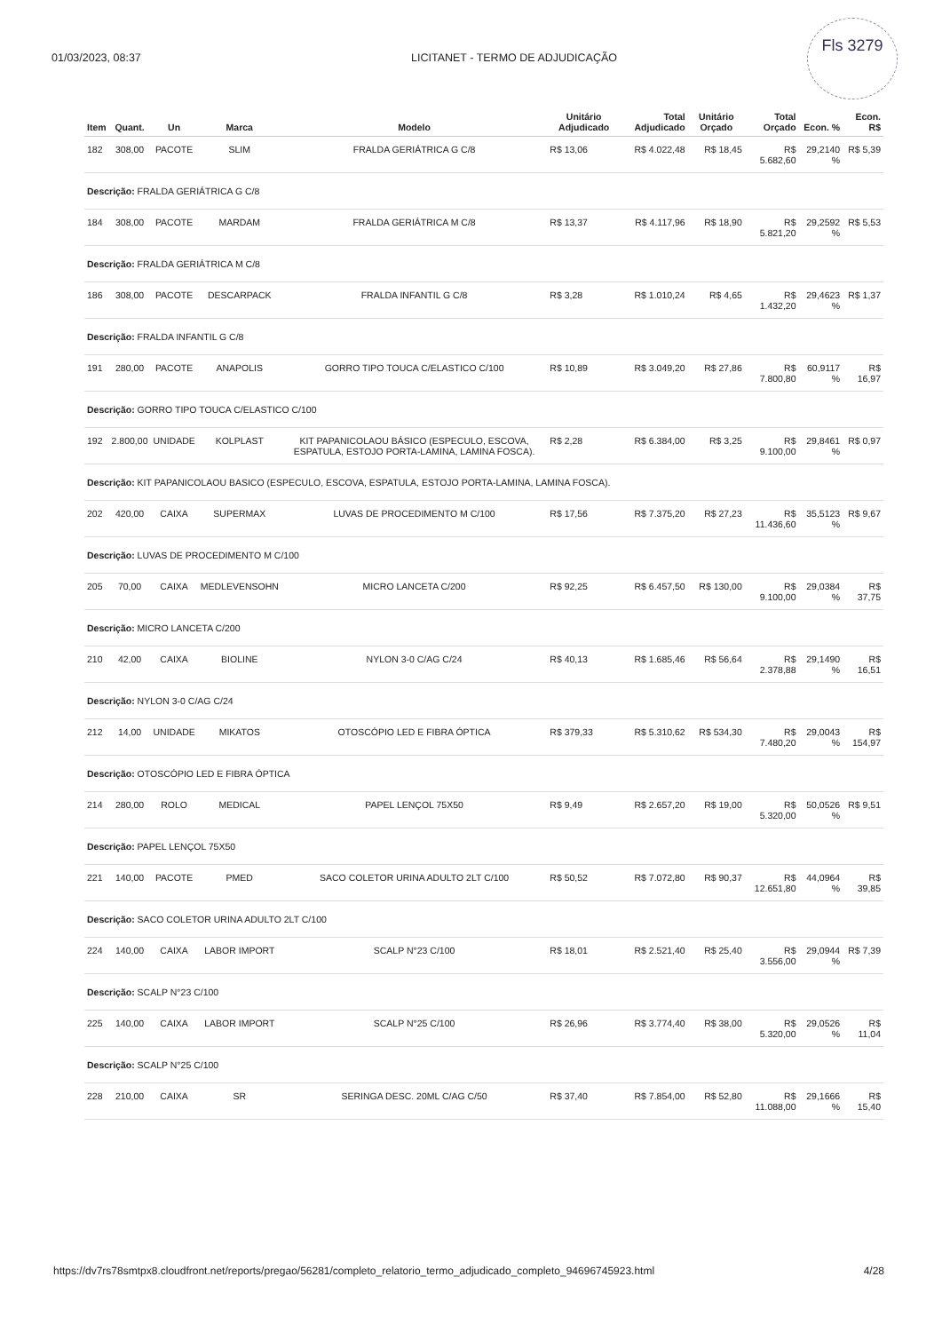01/03/2023, 08:37 LICITANET - TERMO DE ADJUDICAÇÃO
Fls 3279
| Item | Quant. | Un | Marca | Modelo | Unitário Adjudicado | Total Adjudicado | Unitário Orçado | Total Orçado | Econ. % | Econ. R$ |
| --- | --- | --- | --- | --- | --- | --- | --- | --- | --- | --- |
| 182 | 308,00 | PACOTE | SLIM | FRALDA GERIÁTRICA G C/8 | R$ 13,06 | R$ 4.022,48 | R$ 18,45 | R$ 5.682,60 | 29,2140 % | R$ 5,39 |
| Descrição: FRALDA GERIÁTRICA G C/8 | | | | | | | | | | |
| 184 | 308,00 | PACOTE | MARDAM | FRALDA GERIÁTRICA M C/8 | R$ 13,37 | R$ 4.117,96 | R$ 18,90 | R$ 5.821,20 | 29,2592 % | R$ 5,53 |
| Descrição: FRALDA GERIÁTRICA M C/8 | | | | | | | | | | |
| 186 | 308,00 | PACOTE | DESCARPACK | FRALDA INFANTIL G C/8 | R$ 3,28 | R$ 1.010,24 | R$ 4,65 | R$ 1.432,20 | 29,4623 % | R$ 1,37 |
| Descrição: FRALDA INFANTIL G C/8 | | | | | | | | | | |
| 191 | 280,00 | PACOTE | ANAPOLIS | GORRO TIPO TOUCA C/ELASTICO C/100 | R$ 10,89 | R$ 3.049,20 | R$ 27,86 | R$ 7.800,80 | 60,9117 % | R$ 16,97 |
| Descrição: GORRO TIPO TOUCA C/ELASTICO C/100 | | | | | | | | | | |
| 192 | 2.800,00 | UNIDADE | KOLPLAST | KIT PAPANICOLAOU BÁSICO (ESPECULO, ESCOVA, ESPATULA, ESTOJO PORTA-LAMINA, LAMINA FOSCA). | R$ 2,28 | R$ 6.384,00 | R$ 3,25 | R$ 9.100,00 | 29,8461 % | R$ 0,97 |
| Descrição: KIT PAPANICOLAOU BASICO (ESPECULO, ESCOVA, ESPATULA, ESTOJO PORTA-LAMINA, LAMINA FOSCA). | | | | | | | | | | |
| 202 | 420,00 | CAIXA | SUPERMAX | LUVAS DE PROCEDIMENTO M C/100 | R$ 17,56 | R$ 7.375,20 | R$ 27,23 | R$ 11.436,60 | 35,5123 % | R$ 9,67 |
| Descrição: LUVAS DE PROCEDIMENTO M C/100 | | | | | | | | | | |
| 205 | 70,00 | CAIXA | MEDLEVENSOHN | MICRO LANCETA C/200 | R$ 92,25 | R$ 6.457,50 | R$ 130,00 | R$ 9.100,00 | 29,0384 % | R$ 37,75 |
| Descrição: MICRO LANCETA C/200 | | | | | | | | | | |
| 210 | 42,00 | CAIXA | BIOLINE | NYLON 3-0 C/AG C/24 | R$ 40,13 | R$ 1.685,46 | R$ 56,64 | R$ 2.378,88 | 29,1490 % | R$ 16,51 |
| Descrição: NYLON 3-0 C/AG C/24 | | | | | | | | | | |
| 212 | 14,00 | UNIDADE | MIKATOS | OTOSCÓPIO LED E FIBRA ÓPTICA | R$ 379,33 | R$ 5.310,62 | R$ 534,30 | R$ 7.480,20 | 29,0043 % | R$ 154,97 |
| Descrição: OTOSCÓPIO LED E FIBRA ÓPTICA | | | | | | | | | | |
| 214 | 280,00 | ROLO | MEDICAL | PAPEL LENÇOL 75X50 | R$ 9,49 | R$ 2.657,20 | R$ 19,00 | R$ 5.320,00 | 50,0526 % | R$ 9,51 |
| Descrição: PAPEL LENÇOL 75X50 | | | | | | | | | | |
| 221 | 140,00 | PACOTE | PMED | SACO COLETOR URINA ADULTO 2LT C/100 | R$ 50,52 | R$ 7.072,80 | R$ 90,37 | R$ 12.651,80 | 44,0964 % | R$ 39,85 |
| Descrição: SACO COLETOR URINA ADULTO 2LT C/100 | | | | | | | | | | |
| 224 | 140,00 | CAIXA | LABOR IMPORT | SCALP N°23 C/100 | R$ 18,01 | R$ 2.521,40 | R$ 25,40 | R$ 3.556,00 | 29,0944 % | R$ 7,39 |
| Descrição: SCALP N°23 C/100 | | | | | | | | | | |
| 225 | 140,00 | CAIXA | LABOR IMPORT | SCALP N°25 C/100 | R$ 26,96 | R$ 3.774,40 | R$ 38,00 | R$ 5.320,00 | 29,0526 % | R$ 11,04 |
| Descrição: SCALP N°25 C/100 | | | | | | | | | | |
| 228 | 210,00 | CAIXA | SR | SERINGA DESC. 20ML C/AG C/50 | R$ 37,40 | R$ 7.854,00 | R$ 52,80 | R$ 11.088,00 | 29,1666 % | R$ 15,40 |
https://dv7rs78smtpx8.cloudfront.net/reports/pregao/56281/completo_relatorio_termo_adjudicado_completo_94696745923.html 4/28